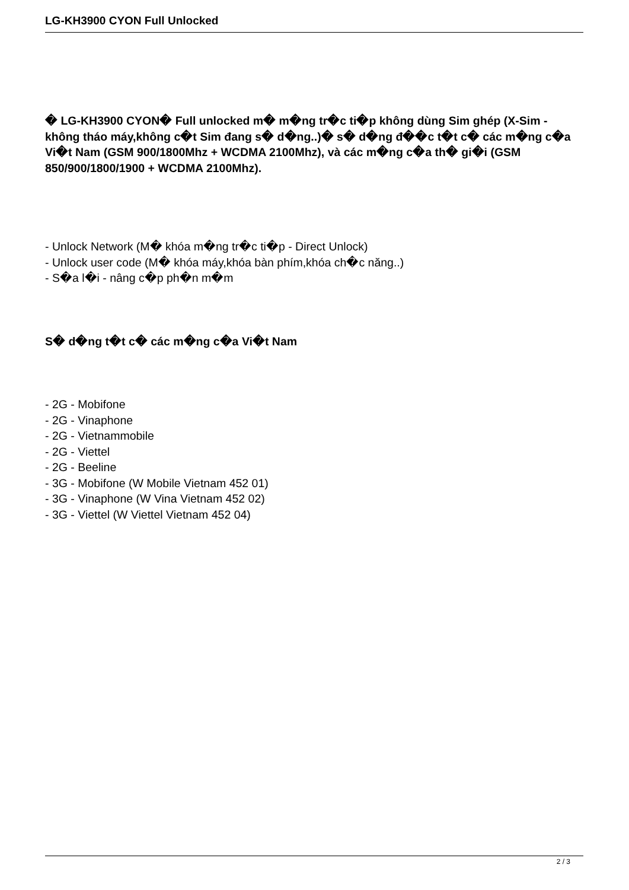LG-KH3900 CYON Full Unlocked
� LG-KH3900 CYON� Full unlocked m� m�ng tr�c ti�p không dùng Sim ghép (X-Sim - không tháo máy,không c�t Sim đang s� d�ng..)� s� d�ng đ��c t�t c� các m�ng c�a Vi�t Nam (GSM 900/1800Mhz + WCDMA 2100Mhz), và các m�ng c�a th� gi�i (GSM 850/900/1800/1900 + WCDMA 2100Mhz).
- Unlock Network (M� khóa m�ng tr�c ti�p - Direct Unlock)
- Unlock user code (M� khóa máy,khóa bàn phím,khóa ch�c năng..)
- S�a l�i - nâng c�p ph�n m�m
S� d�ng t�t c� các m�ng c�a Vi�t Nam
- 2G - Mobifone
- 2G - Vinaphone
- 2G - Vietnammobile
- 2G - Viettel
- 2G - Beeline
- 3G - Mobifone (W Mobile Vietnam 452 01)
- 3G - Vinaphone (W Vina Vietnam 452 02)
- 3G - Viettel (W Viettel Vietnam 452 04)
2 / 3